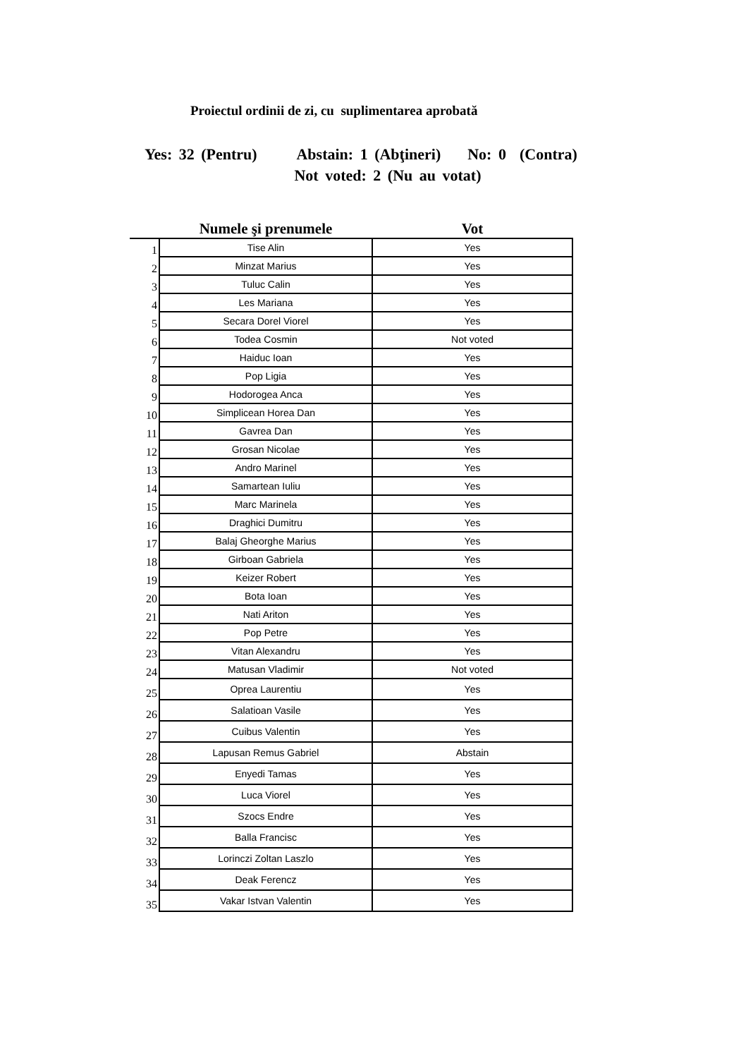Proiectul ordinii de zi, cu suplimentarea aprobată
Yes: 32 (Pentru) Abstain: 1 (Abţineri) No: 0 (Contra) Not voted: 2 (Nu au votat)
| | Numele şi prenumele | Vot |
| --- | --- | --- |
| 1 | Tise Alin | Yes |
| 2 | Minzat Marius | Yes |
| 3 | Tuluc Calin | Yes |
| 4 | Les Mariana | Yes |
| 5 | Secara Dorel Viorel | Yes |
| 6 | Todea Cosmin | Not voted |
| 7 | Haiduc Ioan | Yes |
| 8 | Pop Ligia | Yes |
| 9 | Hodorogea Anca | Yes |
| 10 | Simplicean Horea Dan | Yes |
| 11 | Gavrea Dan | Yes |
| 12 | Grosan Nicolae | Yes |
| 13 | Andro Marinel | Yes |
| 14 | Samartean Iuliu | Yes |
| 15 | Marc Marinela | Yes |
| 16 | Draghici Dumitru | Yes |
| 17 | Balaj Gheorghe Marius | Yes |
| 18 | Girboan Gabriela | Yes |
| 19 | Keizer Robert | Yes |
| 20 | Bota Ioan | Yes |
| 21 | Nati Ariton | Yes |
| 22 | Pop Petre | Yes |
| 23 | Vitan Alexandru | Yes |
| 24 | Matusan Vladimir | Not voted |
| 25 | Oprea Laurentiu | Yes |
| 26 | Salatioan Vasile | Yes |
| 27 | Cuibus Valentin | Yes |
| 28 | Lapusan Remus Gabriel | Abstain |
| 29 | Enyedi Tamas | Yes |
| 30 | Luca Viorel | Yes |
| 31 | Szocs Endre | Yes |
| 32 | Balla Francisc | Yes |
| 33 | Lorinczi Zoltan Laszlo | Yes |
| 34 | Deak Ferencz | Yes |
| 35 | Vakar Istvan Valentin | Yes |